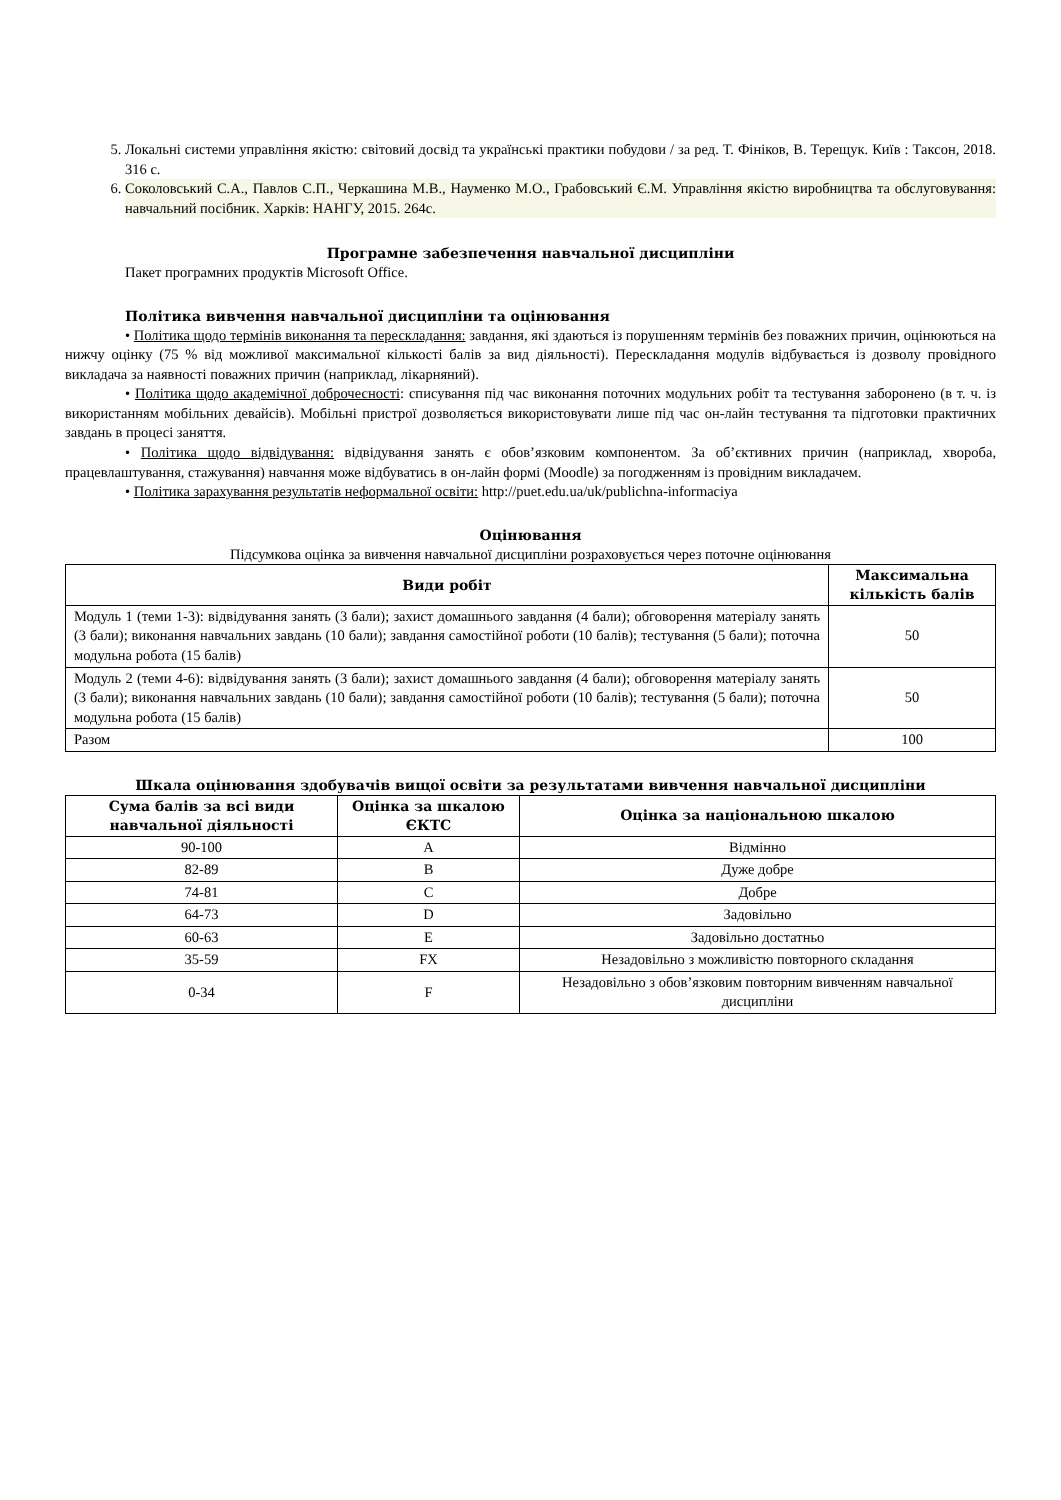5. Локальні системи управління якістю: світовий досвід та українські практики побудови / за ред. Т. Фініков, В. Терещук. Київ : Таксон, 2018. 316 с.
6. Соколовський С.А., Павлов С.П., Черкашина М.В., Науменко М.О., Грабовський Є.М. Управління якістю виробництва та обслуговування: навчальний посібник. Харків: НАНГУ, 2015. 264с.
Програмне забезпечення навчальної дисципліни
Пакет програмних продуктів Microsoft Office.
Політика вивчення навчальної дисципліни та оцінювання
• Політика щодо термінів виконання та перескладання: завдання, які здаються із порушенням термінів без поважних причин, оцінюються на нижчу оцінку (75 % від можливої максимальної кількості балів за вид діяльності). Перескладання модулів відбувається із дозволу провідного викладача за наявності поважних причин (наприклад, лікарняний).
• Політика щодо академічної доброчесності: списування під час виконання поточних модульних робіт та тестування заборонено (в т. ч. із використанням мобільних девайсів). Мобільні пристрої дозволяється використовувати лише під час он-лайн тестування та підготовки практичних завдань в процесі заняття.
• Політика щодо відвідування: відвідування занять є обов’язковим компонентом. За об’єктивних причин (наприклад, хвороба, працевлаштування, стажування) навчання може відбуватись в он-лайн формі (Moodle) за погодженням із провідним викладачем.
• Політика зарахування результатів неформальної освіти: http://puet.edu.ua/uk/publichna-informaciya
Оцінювання
Підсумкова оцінка за вивчення навчальної дисципліни розраховується через поточне оцінювання
| Види робіт | Максимальна кількість балів |
| --- | --- |
| Модуль 1 (теми 1-3): відвідування занять (3 бали); захист домашнього завдання (4 бали); обговорення матеріалу занять (3 бали); виконання навчальних завдань (10 бали); завдання самостійної роботи (10 балів); тестування (5 бали); поточна модульна робота (15 балів) | 50 |
| Модуль 2 (теми 4-6): відвідування занять (3 бали); захист домашнього завдання (4 бали); обговорення матеріалу занять (3 бали); виконання навчальних завдань (10 бали); завдання самостійної роботи (10 балів); тестування (5 бали); поточна модульна робота (15 балів) | 50 |
| Разом | 100 |
Шкала оцінювання здобувачів вищої освіти за результатами вивчення навчальної дисципліни
| Сума балів за всі види навчальної діяльності | Оцінка за шкалою ЄКТС | Оцінка за національною шкалою |
| --- | --- | --- |
| 90-100 | A | Відмінно |
| 82-89 | B | Дуже добре |
| 74-81 | C | Добре |
| 64-73 | D | Задовільно |
| 60-63 | E | Задовільно достатньо |
| 35-59 | FX | Незадовільно з можливістю повторного складання |
| 0-34 | F | Незадовільно з обов’язковим повторним вивченням навчальної дисципліни |